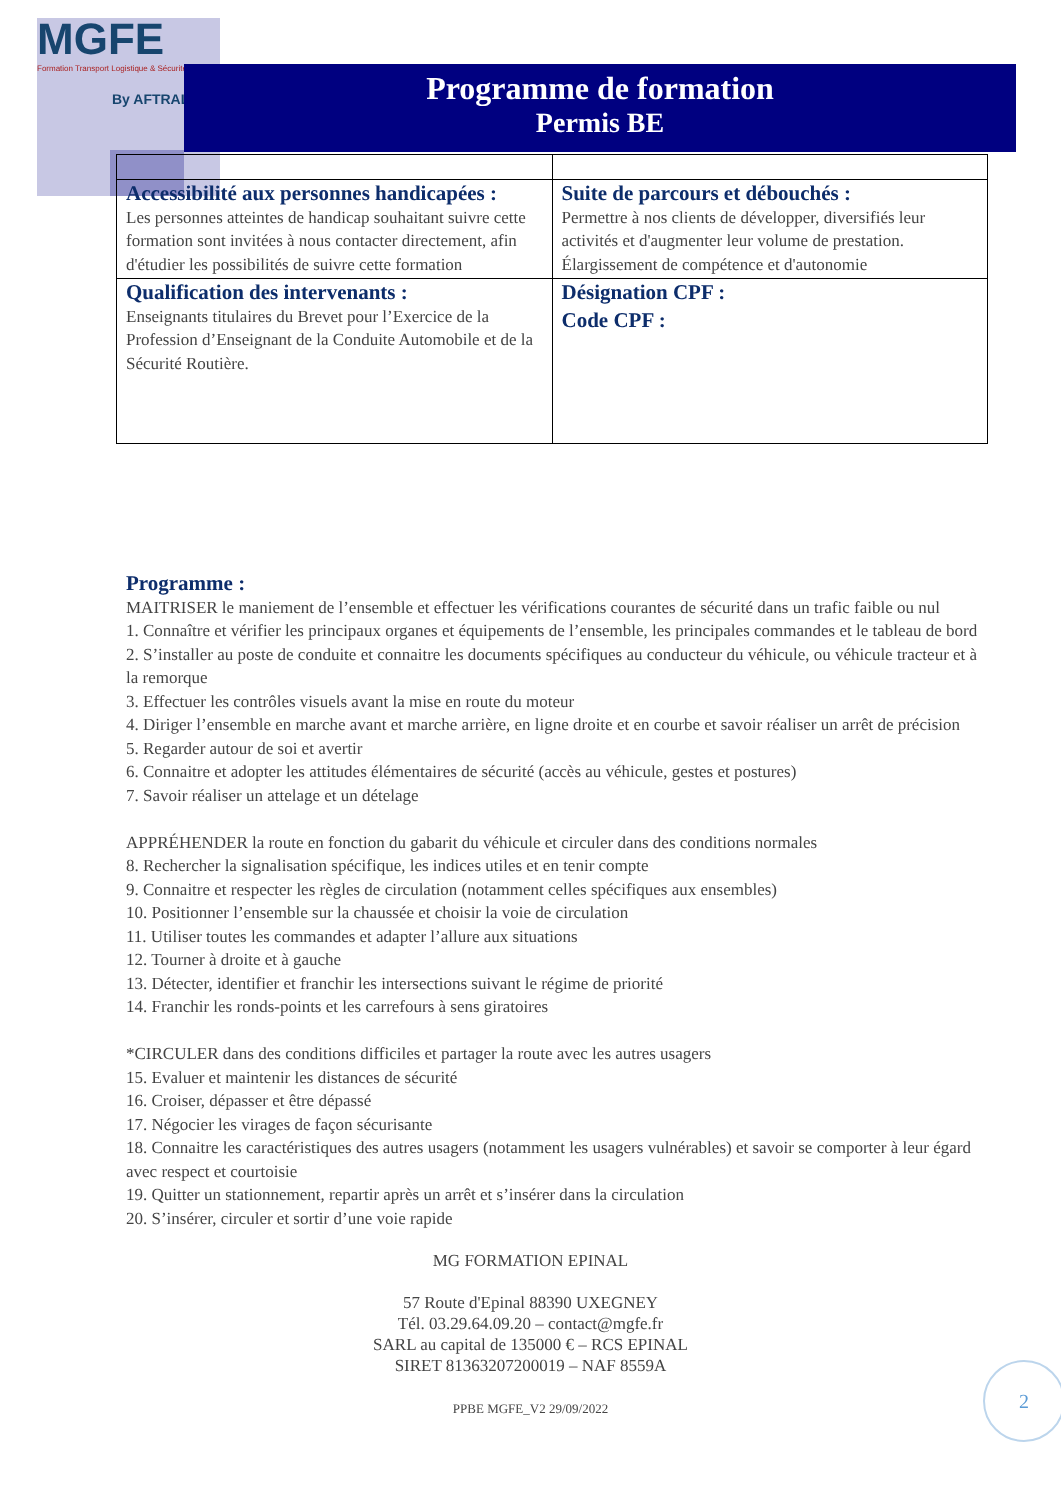MGFE
Formation Transport Logistique & Sécurité
By AFTRAL
Programme de formation
Permis BE
| Accessibilité aux personnes handicapées : Les personnes atteintes de handicap souhaitant suivre cette formation sont invitées à nous contacter directement, afin d'étudier les possibilités de suivre cette formation | Suite de parcours et débouchés : Permettre à nos clients de développer, diversifiés leur activités et d'augmenter leur volume de prestation. Élargissement de compétence et d'autonomie |
| Qualification des intervenants : Enseignants titulaires du Brevet pour l’Exercice de la Profession d’Enseignant de la Conduite Automobile et de la Sécurité Routière. | Désignation CPF : Code CPF : |
Programme :
MAITRISER le maniement de l’ensemble et effectuer les vérifications courantes de sécurité dans un trafic faible ou nul
1. Connaître et vérifier les principaux organes et équipements de l’ensemble, les principales commandes et le tableau de bord
2. S’installer au poste de conduite et connaitre les documents spécifiques au conducteur du véhicule, ou véhicule tracteur et à la remorque
3. Effectuer les contrôles visuels avant la mise en route du moteur
4. Diriger l’ensemble en marche avant et marche arrière, en ligne droite et en courbe et savoir réaliser un arrêt de précision
5. Regarder autour de soi et avertir
6. Connaitre et adopter les attitudes élémentaires de sécurité (accès au véhicule, gestes et postures)
7. Savoir réaliser un attelage et un dételage
APPRÉHENDER la route en fonction du gabarit du véhicule et circuler dans des conditions normales
8. Rechercher la signalisation spécifique, les indices utiles et en tenir compte
9. Connaitre et respecter les règles de circulation (notamment celles spécifiques aux ensembles)
10. Positionner l’ensemble sur la chaussée et choisir la voie de circulation
11. Utiliser toutes les commandes et adapter l’allure aux situations
12. Tourner à droite et à gauche
13. Détecter, identifier et franchir les intersections suivant le régime de priorité
14. Franchir les ronds-points et les carrefours à sens giratoires
*CIRCULER dans des conditions difficiles et partager la route avec les autres usagers
15. Evaluer et maintenir les distances de sécurité
16. Croiser, dépasser et être dépassé
17. Négocier les virages de façon sécurisante
18. Connaitre les caractéristiques des autres usagers (notamment les usagers vulnérables) et savoir se comporter à leur égard avec respect et courtoisie
19. Quitter un stationnement, repartir après un arrêt et s’insérer dans la circulation
20. S’insérer, circuler et sortir d’une voie rapide
MG FORMATION EPINAL
57 Route d'Epinal 88390 UXEGNEY
Tél. 03.29.64.09.20 – contact@mgfe.fr
SARL au capital de 135000 € – RCS EPINAL
SIRET 81363207200019 – NAF 8559A
PPBE MGFE_V2 29/09/2022
2